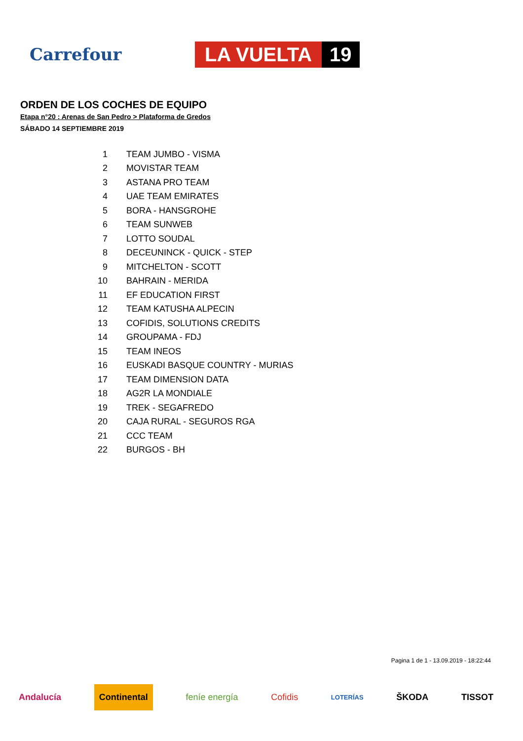Carrefour
LA VUELTA 19
ORDEN DE LOS COCHES DE EQUIPO
Etapa n°20 : Arenas de San Pedro > Plataforma de Gredos
SÁBADO 14 SEPTIEMBRE 2019
| 1 | TEAM JUMBO - VISMA |
| 2 | MOVISTAR TEAM |
| 3 | ASTANA PRO TEAM |
| 4 | UAE TEAM EMIRATES |
| 5 | BORA - HANSGROHE |
| 6 | TEAM SUNWEB |
| 7 | LOTTO SOUDAL |
| 8 | DECEUNINCK - QUICK - STEP |
| 9 | MITCHELTON - SCOTT |
| 10 | BAHRAIN - MERIDA |
| 11 | EF EDUCATION FIRST |
| 12 | TEAM KATUSHA ALPECIN |
| 13 | COFIDIS, SOLUTIONS CREDITS |
| 14 | GROUPAMA - FDJ |
| 15 | TEAM INEOS |
| 16 | EUSKADI BASQUE COUNTRY - MURIAS |
| 17 | TEAM DIMENSION DATA |
| 18 | AG2R LA MONDIALE |
| 19 | TREK - SEGAFREDO |
| 20 | CAJA RURAL - SEGUROS RGA |
| 21 | CCC TEAM |
| 22 | BURGOS - BH |
Pagina 1 de 1 - 13.09.2019 - 18:22:44
Andalucía Continental feníe energía Cofidis LOTERÍAS ŠKODA TISSOT